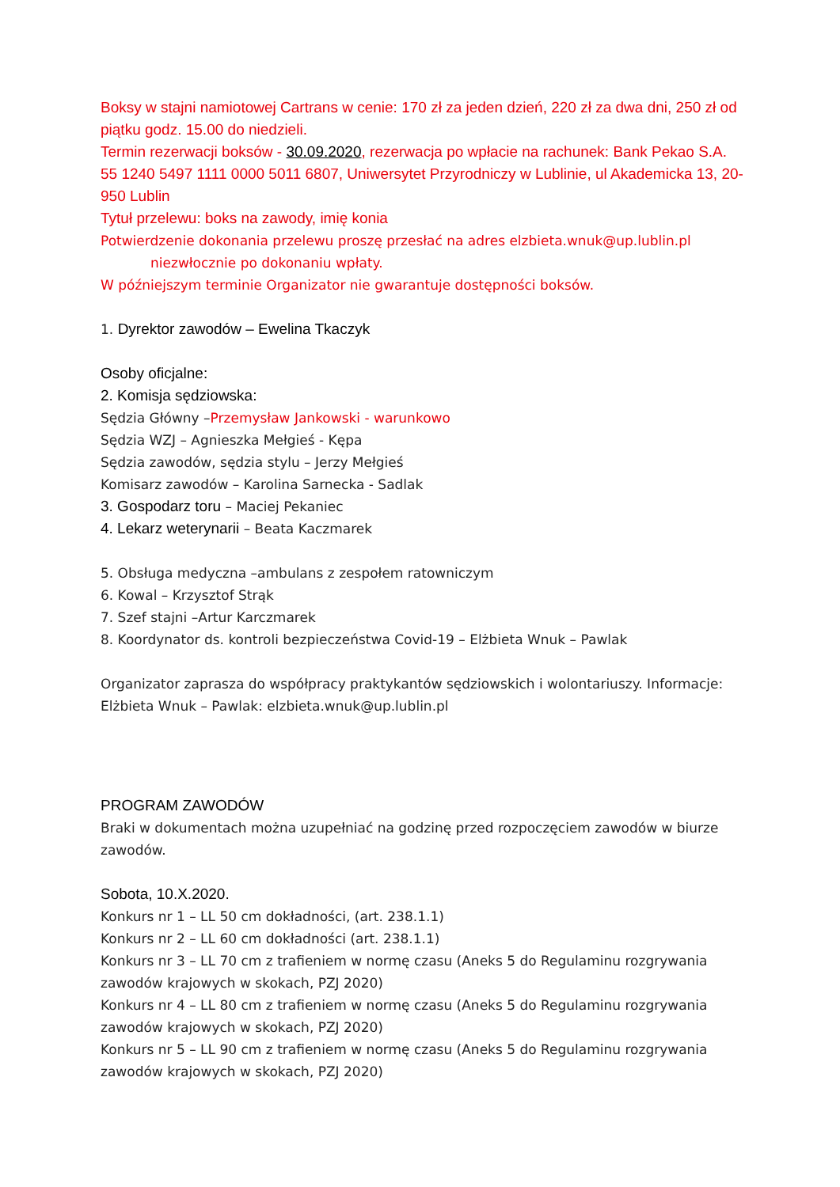Boksy w stajni namiotowej Cartrans w cenie: 170 zł za jeden dzień, 220 zł za dwa dni, 250 zł od piątku godz. 15.00 do niedzieli.
Termin rezerwacji boksów - 30.09.2020, rezerwacja po wpłacie na rachunek: Bank Pekao S.A. 55 1240 5497 1111 0000 5011 6807, Uniwersytet Przyrodniczy w Lublinie, ul Akademicka 13, 20-950 Lublin
Tytuł przelewu: boks na zawody, imię konia
Potwierdzenie dokonania przelewu proszę przesłać na adres elzbieta.wnuk@up.lublin.pl
niezwłocznie po dokonaniu wpłaty.
W późniejszym terminie Organizator nie gwarantuje dostępności boksów.
1. Dyrektor zawodów – Ewelina Tkaczyk
Osoby oficjalne:
2. Komisja sędziowska:
Sędzia Główny –Przemysław Jankowski - warunkowo
Sędzia WZJ – Agnieszka Mełgieś - Kępa
Sędzia zawodów, sędzia stylu – Jerzy Mełgieś
Komisarz zawodów – Karolina Sarnecka - Sadlak
3. Gospodarz toru – Maciej Pekaniec
4. Lekarz weterynarii – Beata Kaczmarek
5. Obsługa medyczna –ambulans z zespołem ratowniczym
6. Kowal – Krzysztof Strąk
7. Szef stajni –Artur Karczmarek
8. Koordynator ds. kontroli bezpieczeństwa Covid-19 – Elżbieta Wnuk – Pawlak
Organizator zaprasza do współpracy praktykantów sędziowskich i wolontariuszy. Informacje: Elżbieta Wnuk – Pawlak: elzbieta.wnuk@up.lublin.pl
PROGRAM ZAWODÓW
Braki w dokumentach można uzupełniać na godzinę przed rozpoczęciem zawodów w biurze zawodów.
Sobota, 10.X.2020.
Konkurs nr 1 – LL 50 cm dokładności, (art. 238.1.1)
Konkurs nr 2 – LL 60 cm dokładności (art. 238.1.1)
Konkurs nr 3 – LL 70 cm z trafieniem w normę czasu (Aneks 5 do Regulaminu rozgrywania zawodów krajowych w skokach, PZJ 2020)
Konkurs nr 4 – LL 80 cm z trafieniem w normę czasu (Aneks 5 do Regulaminu rozgrywania zawodów krajowych w skokach, PZJ 2020)
Konkurs nr 5 – LL 90 cm z trafieniem w normę czasu (Aneks 5 do Regulaminu rozgrywania zawodów krajowych w skokach, PZJ 2020)